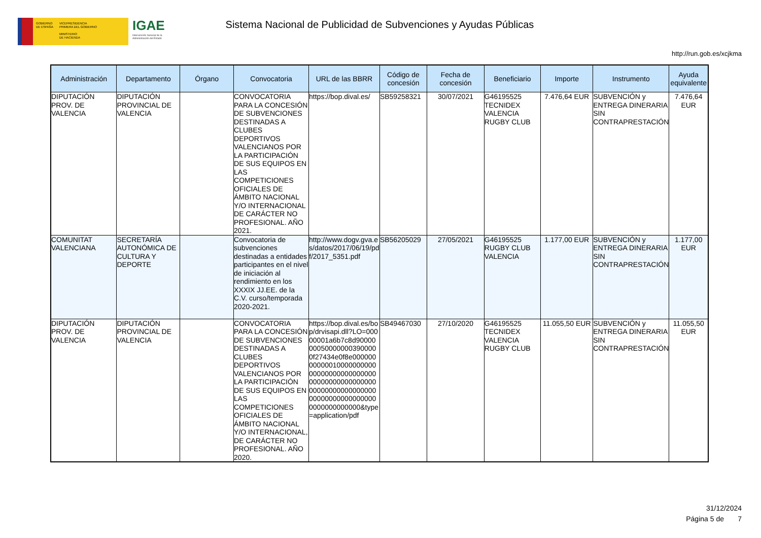GOBIERNO
DE ESPAÑA
VICEPRESIDENCIA
PRIMERA DEL GOBIERNO
MINISTERIO
DE HACIENDA
IGAE
Intervención General de la
Administración del Estado
Sistema Nacional de Publicidad de Subvenciones y Ayudas Públicas
http://run.gob.es/xcjkma
| Administración | Departamento | Órgano | Convocatoria | URL de las BBRR | Código de concesión | Fecha de concesión | Beneficiario | Importe | Instrumento | Ayuda equivalente |
| --- | --- | --- | --- | --- | --- | --- | --- | --- | --- | --- |
| DIPUTACIÓN PROV. DE VALENCIA | DIPUTACIÓN PROVINCIAL DE VALENCIA | | CONVOCATORIA PARA LA CONCESIÓN DE SUBVENCIONES DESTINADAS A CLUBES DEPORTIVOS VALENCIANOS POR LA PARTICIPACIÓN DE SUS EQUIPOS EN LAS COMPETICIONES OFICIALES DE ÁMBITO NACIONAL Y/O INTERNACIONAL DE CARÁCTER NO PROFESIONAL. AÑO 2021. | https://bop.dival.es/ | SB59258321 | 30/07/2021 | G46195525 TECNIDEX VALENCIA RUGBY CLUB | 7.476,64 EUR | SUBVENCIÓN y ENTREGA DINERARIA SIN CONTRAPRESTACIÓN | 7.476,64 EUR |
| COMUNITAT VALENCIANA | SECRETARÍA AUTONÓMICA DE CULTURA Y DEPORTE | | Convocatoria de subvenciones destinadas a entidades participantes en el nivel de iniciación al rendimiento en los XXXIX JJ.EE. de la C.V. curso/temporada 2020-2021. | http://www.dogv.gva.es/datos/2017/06/19/pdf/2017_5351.pdf | SB56205029 | 27/05/2021 | G46195525 RUGBY CLUB VALENCIA | 1.177,00 EUR | SUBVENCIÓN y ENTREGA DINERARIA SIN CONTRAPRESTACIÓN | 1.177,00 EUR |
| DIPUTACIÓN PROV. DE VALENCIA | DIPUTACIÓN PROVINCIAL DE VALENCIA | | CONVOCATORIA PARA LA CONCESIÓN DE SUBVENCIONES DESTINADAS A CLUBES DEPORTIVOS VALENCIANOS POR LA PARTICIPACIÓN DE SUS EQUIPOS EN LAS COMPETICIONES OFICIALES DE ÁMBITO NACIONAL Y/O INTERNACIONAL, DE CARÁCTER NO PROFESIONAL. AÑO 2020. | https://bop.dival.es/bop/drvisapi.dll?LO=00000001a6b7c8d90000000500000003900000f27434e0f8e00000000000010000000000000000000000000000000000000000000000000000000000000000000000000000000000000000000&type=application/pdf | SB49467030 | 27/10/2020 | G46195525 TECNIDEX VALENCIA RUGBY CLUB | 11.055,50 EUR | SUBVENCIÓN y ENTREGA DINERARIA SIN CONTRAPRESTACIÓN | 11.055,50 EUR |
31/12/2024
Página 5 de 7